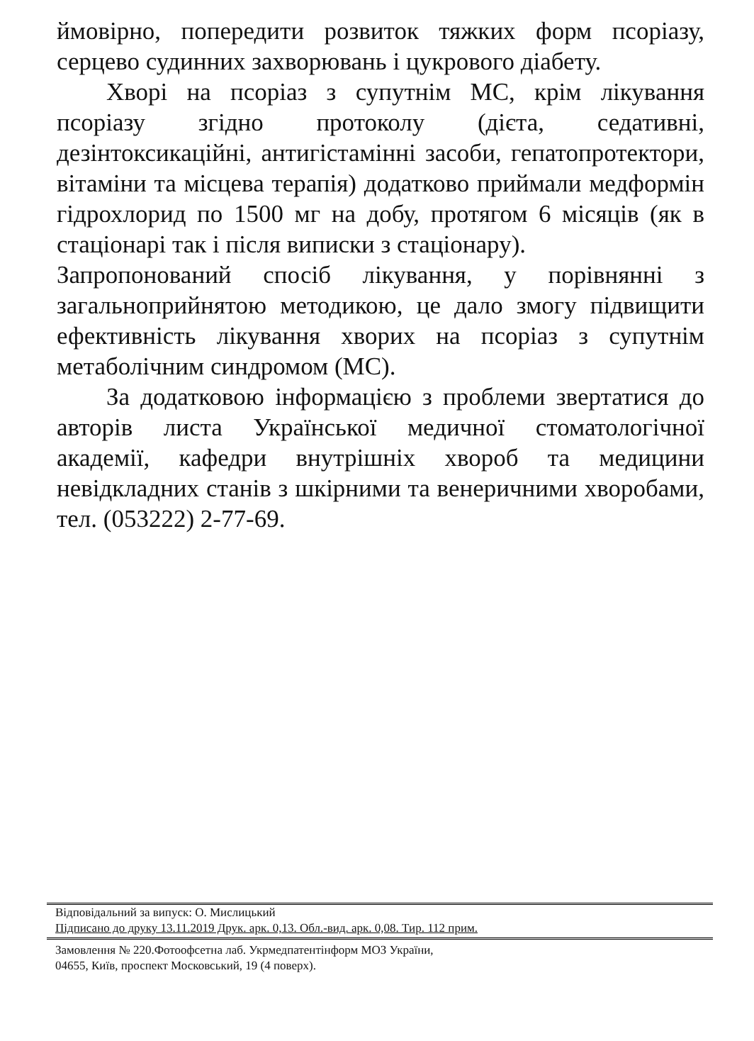ймовірно, попередити розвиток тяжких форм псоріазу, серцево судинних захворювань і цукрового діабету.
Хворі на псоріаз з супутнім МС, крім лікування псоріазу згідно протоколу (дієта, седативні, дезінтоксикаційні, антигістамінні засоби, гепатопротектори, вітаміни та місцева терапія) додатково приймали медформін гідрохлорид по 1500 мг на добу, протягом 6 місяців (як в стаціонарі так і після виписки з стаціонару).
Запропонований спосіб лікування, у порівнянні з загальноприйнятою методикою, це дало змогу підвищити ефективність лікування хворих на псоріаз з супутнім метаболічним синдромом (МС).
За додатковою інформацією з проблеми звертатися до авторів листа Української медичної стоматологічної академії, кафедри внутрішніх хвороб та медицини невідкладних станів з шкірними та венеричними хворобами, тел. (053222) 2-77-69.
Відповідальний за випуск: О. Мислицький
Підписано до друку 13.11.2019 Друк. арк. 0,13. Обл.-вид. арк. 0,08. Тир. 112 прим.
Замовлення № 220.Фотоофсетна лаб. Укрмедпатентінформ МОЗ України,
04655, Київ, проспект Московський, 19 (4 поверх).